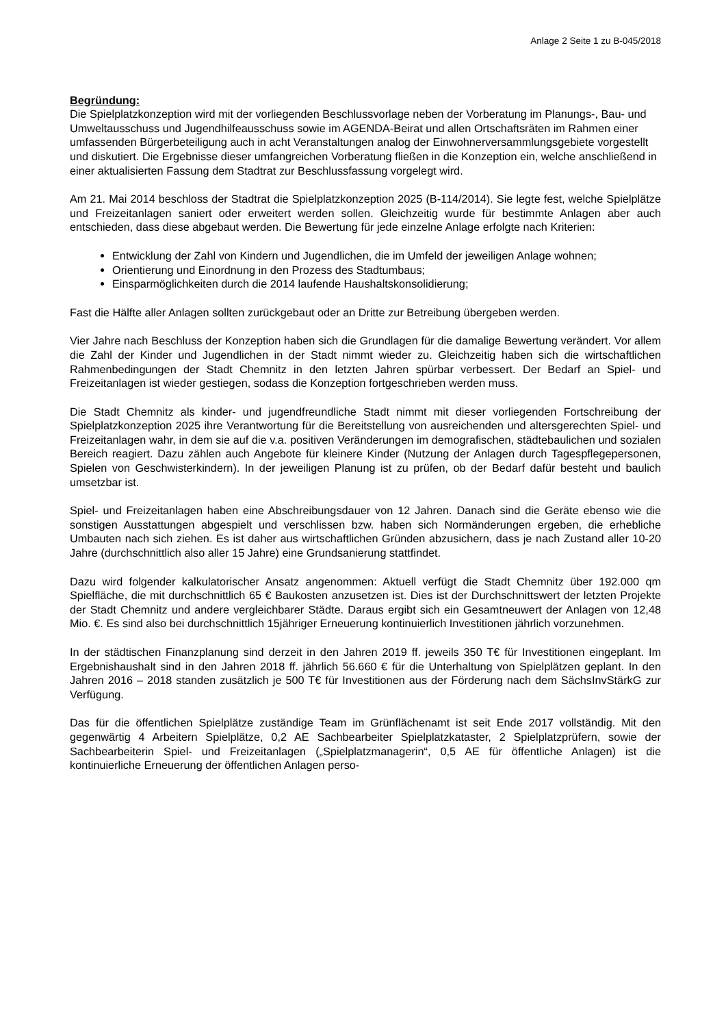Anlage 2 Seite 1 zu B-045/2018
Begründung:
Die Spielplatzkonzeption wird mit der vorliegenden Beschlussvorlage neben der Vorberatung im Planungs-, Bau- und Umweltausschuss und Jugendhilfeausschuss sowie im AGENDA-Beirat und allen Ortschaftsräten im Rahmen einer umfassenden Bürgerbeteiligung auch in acht Veranstaltungen analog der Einwohnerversammlungsgebiete vorgestellt und diskutiert. Die Ergebnisse dieser umfangreichen Vorberatung fließen in die Konzeption ein, welche anschließend in einer aktualisierten Fassung dem Stadtrat zur Beschlussfassung vorgelegt wird.
Am 21. Mai 2014 beschloss der Stadtrat die Spielplatzkonzeption 2025 (B-114/2014). Sie legte fest, welche Spielplätze und Freizeitanlagen saniert oder erweitert werden sollen. Gleichzeitig wurde für bestimmte Anlagen aber auch entschieden, dass diese abgebaut werden. Die Bewertung für jede einzelne Anlage erfolgte nach Kriterien:
Entwicklung der Zahl von Kindern und Jugendlichen, die im Umfeld der jeweiligen Anlage wohnen;
Orientierung und Einordnung in den Prozess des Stadtumbaus;
Einsparmöglichkeiten durch die 2014 laufende Haushaltskonsolidierung;
Fast die Hälfte aller Anlagen sollten zurückgebaut oder an Dritte zur Betreibung übergeben werden.
Vier Jahre nach Beschluss der Konzeption haben sich die Grundlagen für die damalige Bewertung verändert. Vor allem die Zahl der Kinder und Jugendlichen in der Stadt nimmt wieder zu. Gleichzeitig haben sich die wirtschaftlichen Rahmenbedingungen der Stadt Chemnitz in den letzten Jahren spürbar verbessert. Der Bedarf an Spiel- und Freizeitanlagen ist wieder gestiegen, sodass die Konzeption fortgeschrieben werden muss.
Die Stadt Chemnitz als kinder- und jugendfreundliche Stadt nimmt mit dieser vorliegenden Fortschreibung der Spielplatzkonzeption 2025 ihre Verantwortung für die Bereitstellung von ausreichenden und altersgerechten Spiel- und Freizeitanlagen wahr, in dem sie auf die v.a. positiven Veränderungen im demografischen, städtebaulichen und sozialen Bereich reagiert. Dazu zählen auch Angebote für kleinere Kinder (Nutzung der Anlagen durch Tagespflegepersonen, Spielen von Geschwisterkindern). In der jeweiligen Planung ist zu prüfen, ob der Bedarf dafür besteht und baulich umsetzbar ist.
Spiel- und Freizeitanlagen haben eine Abschreibungsdauer von 12 Jahren. Danach sind die Geräte ebenso wie die sonstigen Ausstattungen abgespielt und verschlissen bzw. haben sich Normänderungen ergeben, die erhebliche Umbauten nach sich ziehen. Es ist daher aus wirtschaftlichen Gründen abzusichern, dass je nach Zustand aller 10-20 Jahre (durchschnittlich also aller 15 Jahre) eine Grundsanierung stattfindet.
Dazu wird folgender kalkulatorischer Ansatz angenommen: Aktuell verfügt die Stadt Chemnitz über 192.000 qm Spielfläche, die mit durchschnittlich 65 € Baukosten anzusetzen ist. Dies ist der Durchschnittswert der letzten Projekte der Stadt Chemnitz und andere vergleichbarer Städte. Daraus ergibt sich ein Gesamtneuwert der Anlagen von 12,48 Mio. €. Es sind also bei durchschnittlich 15jähriger Erneuerung kontinuierlich Investitionen jährlich vorzunehmen.
In der städtischen Finanzplanung sind derzeit in den Jahren 2019 ff. jeweils 350 T€ für Investitionen eingeplant. Im Ergebnishaushalt sind in den Jahren 2018 ff. jährlich 56.660 € für die Unterhaltung von Spielplätzen geplant. In den Jahren 2016 – 2018 standen zusätzlich je 500 T€ für Investitionen aus der Förderung nach dem SächsInvStärkG zur Verfügung.
Das für die öffentlichen Spielplätze zuständige Team im Grünflächenamt ist seit Ende 2017 vollständig. Mit den gegenwärtig 4 Arbeitern Spielplätze, 0,2 AE Sachbearbeiter Spielplatzkataster, 2 Spielplatzprüfern, sowie der Sachbearbeiterin Spiel- und Freizeitanlagen („Spielplatzmanagerin“, 0,5 AE für öffentliche Anlagen) ist die kontinuierliche Erneuerung der öffentlichen Anlagen perso-